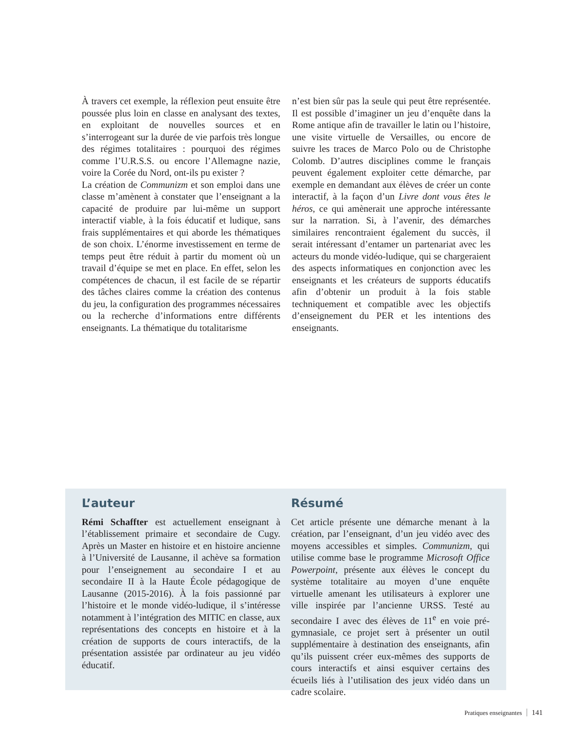À travers cet exemple, la réflexion peut ensuite être poussée plus loin en classe en analysant des textes, en exploitant de nouvelles sources et en s’interrogeant sur la durée de vie parfois très longue des régimes totalitaires : pourquoi des régimes comme l’U.R.S.S. ou encore l’Allemagne nazie, voire la Corée du Nord, ont-ils pu exister ?
La création de Communizm et son emploi dans une classe m’amènent à constater que l’enseignant a la capacité de produire par lui-même un support interactif viable, à la fois éducatif et ludique, sans frais supplémentaires et qui aborde les thématiques de son choix. L’énorme investissement en terme de temps peut être réduit à partir du moment où un travail d’équipe se met en place. En effet, selon les compétences de chacun, il est facile de se répartir des tâches claires comme la création des contenus du jeu, la configuration des programmes nécessaires ou la recherche d’informations entre différents enseignants. La thématique du totalitarisme
n’est bien sûr pas la seule qui peut être représentée. Il est possible d’imaginer un jeu d’enquête dans la Rome antique afin de travailler le latin ou l’histoire, une visite virtuelle de Versailles, ou encore de suivre les traces de Marco Polo ou de Christophe Colomb. D’autres disciplines comme le français peuvent également exploiter cette démarche, par exemple en demandant aux élèves de créer un conte interactif, à la façon d’un Livre dont vous êtes le héros, ce qui amènerait une approche intéressante sur la narration. Si, à l’avenir, des démarches similaires rencontraient également du succès, il serait intéressant d’entamer un partenariat avec les acteurs du monde vidéo-ludique, qui se chargeraient des aspects informatiques en conjonction avec les enseignants et les créateurs de supports éducatifs afin d’obtenir un produit à la fois stable techniquement et compatible avec les objectifs d’enseignement du PER et les intentions des enseignants.
L’auteur
Rémi Schaffter est actuellement enseignant à l’établissement primaire et secondaire de Cugy. Après un Master en histoire et en histoire ancienne à l’Université de Lausanne, il achève sa formation pour l’enseignement au secondaire I et au secondaire II à la Haute École pédagogique de Lausanne (2015-2016). À la fois passionné par l’histoire et le monde vidéo-ludique, il s’intéresse notamment à l’intégration des MITIC en classe, aux représentations des concepts en histoire et à la création de supports de cours interactifs, de la présentation assistée par ordinateur au jeu vidéo éducatif.
Résumé
Cet article présente une démarche menant à la création, par l’enseignant, d’un jeu vidéo avec des moyens accessibles et simples. Communizm, qui utilise comme base le programme Microsoft Office Powerpoint, présente aux élèves le concept du système totalitaire au moyen d’une enquête virtuelle amenant les utilisateurs à explorer une ville inspirée par l’ancienne URSS. Testé au secondaire I avec des élèves de 11<sup>e</sup> en voie pré-gymnasiale, ce projet sert à présenter un outil supplémentaire à destination des enseignants, afin qu’ils puissent créer eux-mêmes des supports de cours interactifs et ainsi esquiver certains des écueils liés à l’utilisation des jeux vidéo dans un cadre scolaire.
Pratiques enseignantes 141